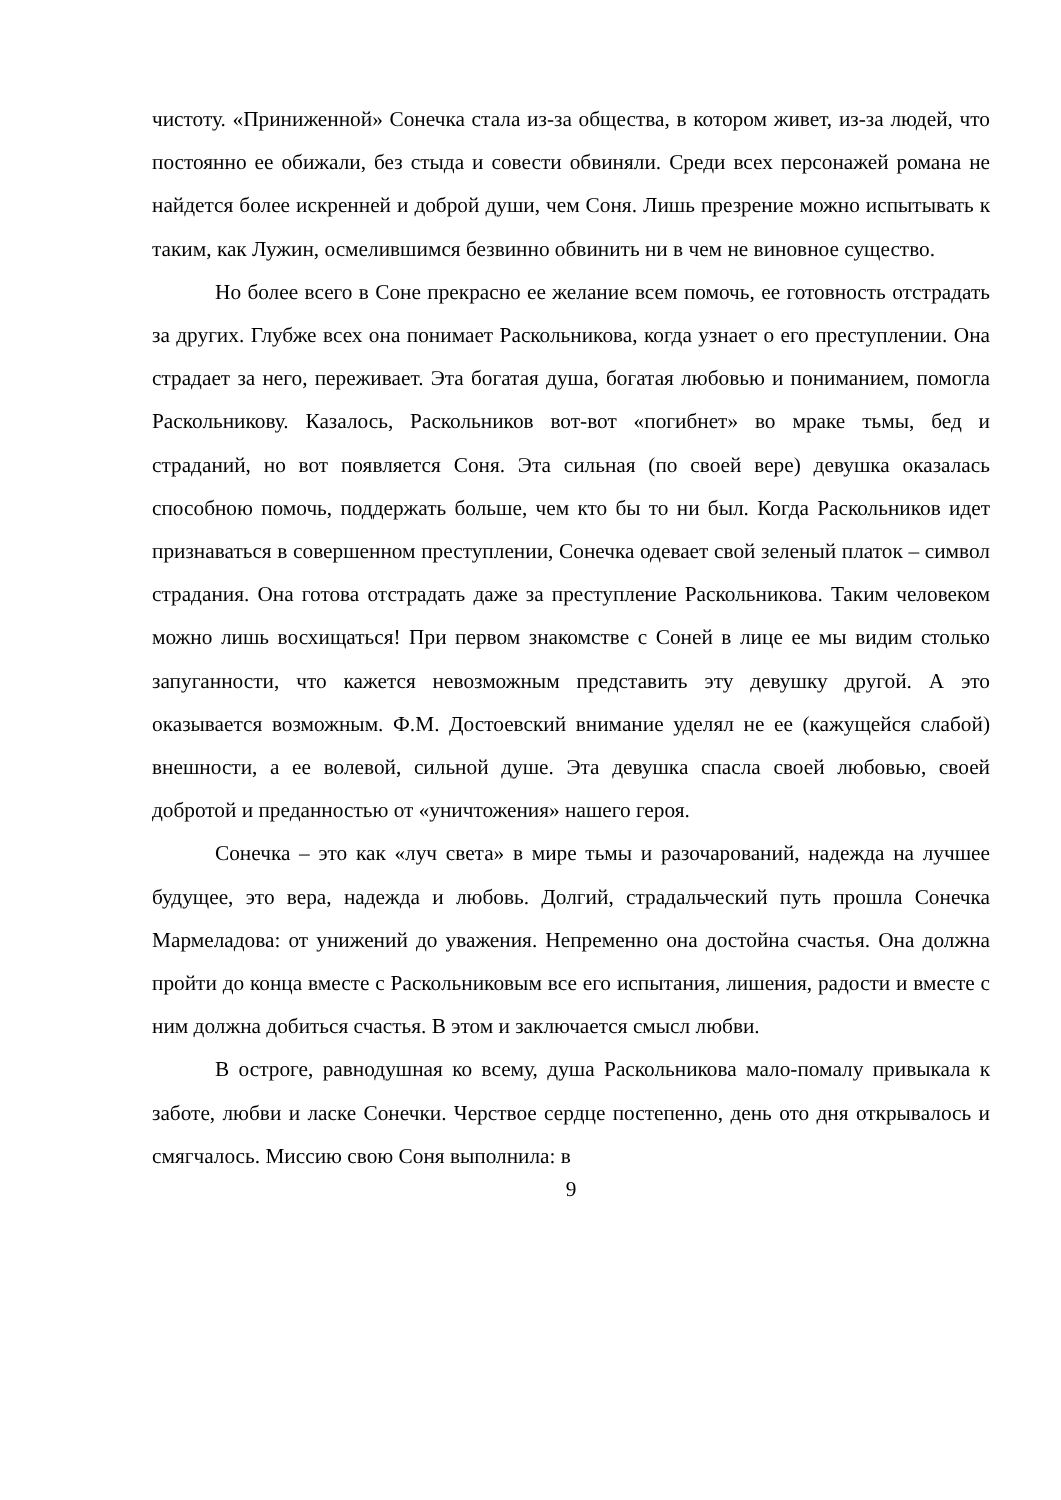чистоту. «Приниженной» Сонечка стала из-за общества, в котором живет, из-за людей, что постоянно ее обижали, без стыда и совести обвиняли. Среди всех персонажей романа не найдется более искренней и доброй души, чем Соня. Лишь презрение можно испытывать к таким, как Лужин, осмелившимся безвинно обвинить ни в чем не виновное существо.
Но более всего в Соне прекрасно ее желание всем помочь, ее готовность отстрадать за других. Глубже всех она понимает Раскольникова, когда узнает о его преступлении. Она страдает за него, переживает. Эта богатая душа, богатая любовью и пониманием, помогла Раскольникову. Казалось, Раскольников вот-вот «погибнет» во мраке тьмы, бед и страданий, но вот появляется Соня. Эта сильная (по своей вере) девушка оказалась способною помочь, поддержать больше, чем кто бы то ни был. Когда Раскольников идет признаваться в совершенном преступлении, Сонечка одевает свой зеленый платок – символ страдания. Она готова отстрадать даже за преступление Раскольникова. Таким человеком можно лишь восхищаться! При первом знакомстве с Соней в лице ее мы видим столько запуганности, что кажется невозможным представить эту девушку другой. А это оказывается возможным. Ф.М. Достоевский внимание уделял не ее (кажущейся слабой) внешности, а ее волевой, сильной душе. Эта девушка спасла своей любовью, своей добротой и преданностью от «уничтожения» нашего героя.
Сонечка – это как «луч света» в мире тьмы и разочарований, надежда на лучшее будущее, это вера, надежда и любовь. Долгий, страдальческий путь прошла Сонечка Мармеладова: от унижений до уважения. Непременно она достойна счастья. Она должна пройти до конца вместе с Раскольниковым все его испытания, лишения, радости и вместе с ним должна добиться счастья. В этом и заключается смысл любви.
В остроге, равнодушная ко всему, душа Раскольникова мало-помалу привыкала к заботе, любви и ласке Сонечки. Черствое сердце постепенно, день ото дня открывалось и смягчалось. Миссию свою Соня выполнила: в
9